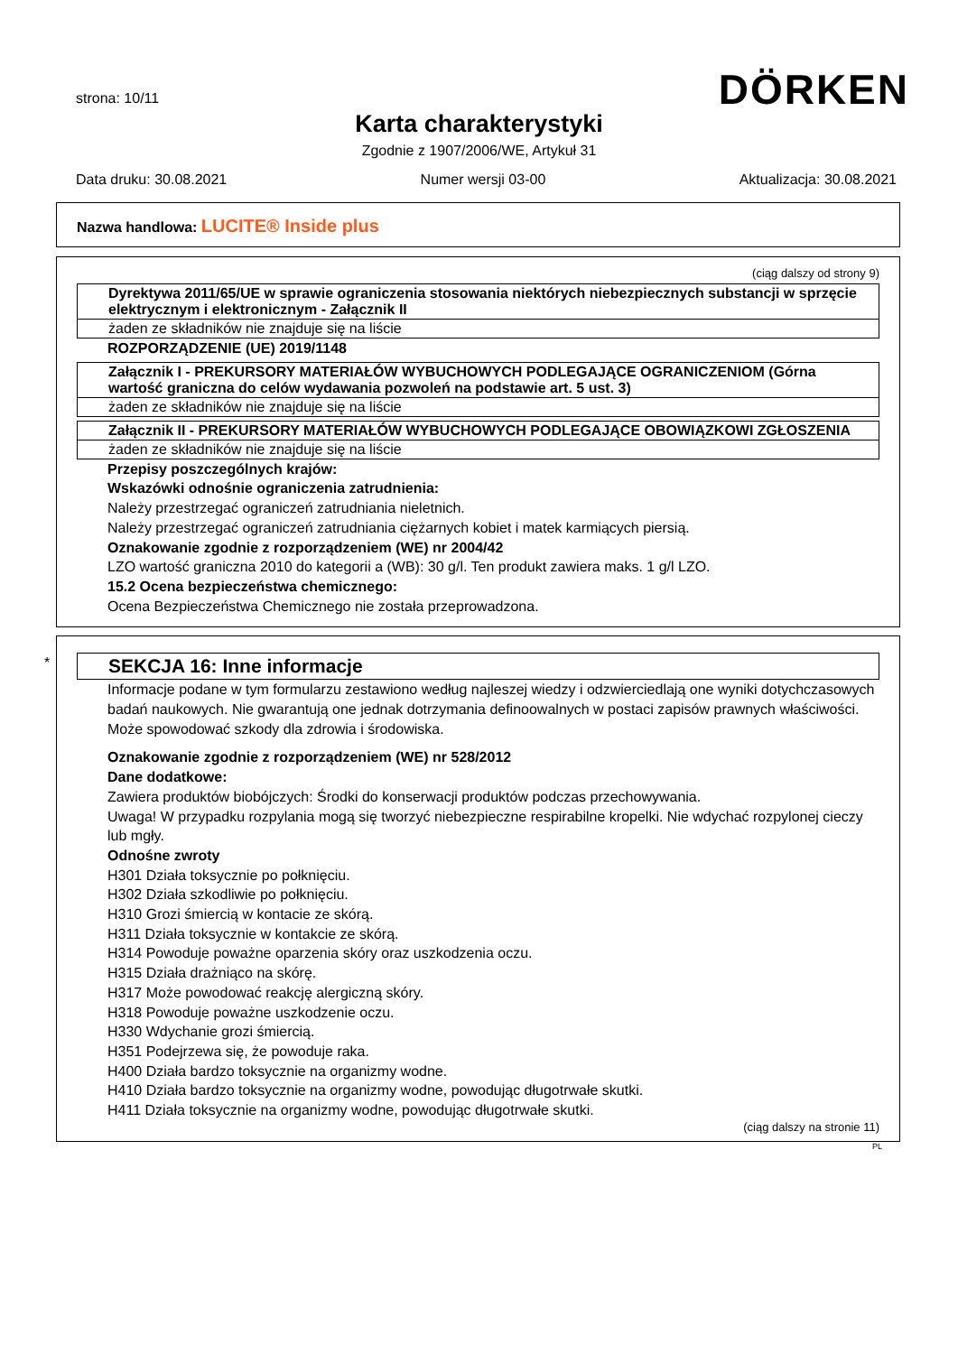strona: 10/11 DÖRKEN
Karta charakterystyki
Zgodnie z 1907/2006/WE, Artykuł 31
Data druku: 30.08.2021 Numer wersji 03-00 Aktualizacja: 30.08.2021
Nazwa handlowa: LUCITE® Inside plus
(ciąg dalszy od strony 9)
Dyrektywa 2011/65/UE w sprawie ograniczenia stosowania niektórych niebezpiecznych substancji w sprzęcie elektrycznym i elektronicznym - Załącznik II
żaden ze składników nie znajduje się na liście
ROZPORZĄDZENIE (UE) 2019/1148
Załącznik I - PREKURSORY MATERIAŁÓW WYBUCHOWYCH PODLEGAJĄCE OGRANICZENIOM (Górna wartość graniczna do celów wydawania pozwoleń na podstawie art. 5 ust. 3)
żaden ze składników nie znajduje się na liście
Załącznik II - PREKURSORY MATERIAŁÓW WYBUCHOWYCH PODLEGAJĄCE OBOWIĄZKOWI ZGŁOSZENIA
żaden ze składników nie znajduje się na liście
Przepisy poszczególnych krajów:
Wskazówki odnośnie ograniczenia zatrudnienia:
Należy przestrzegać ograniczeń zatrudniania nieletnich.
Należy przestrzegać ograniczeń zatrudniania ciężarnych kobiet i matek karmiących piersią.
Oznakowanie zgodnie z rozporządzeniem (WE) nr 2004/42
LZO wartość graniczna 2010 do kategorii a (WB): 30 g/l. Ten produkt zawiera maks. 1 g/l LZO.
15.2 Ocena bezpieczeństwa chemicznego:
Ocena Bezpieczeństwa Chemicznego nie została przeprowadzona.
*
SEKCJA 16: Inne informacje
Informacje podane w tym formularzu zestawiono według najleszej wiedzy i odzwierciedlają one wyniki dotychczasowych badań naukowych. Nie gwarantują one jednak dotrzymania definoowalnych w postaci zapisów prawnych właściwości.
Może spowodować szkody dla zdrowia i środowiska.
Oznakowanie zgodnie z rozporządzeniem (WE) nr 528/2012
Dane dodatkowe:
Zawiera produktów biobójczych: Środki do konserwacji produktów podczas przechowywania.
Uwaga! W przypadku rozpylania mogą się tworzyć niebezpieczne respirabilne kropelki. Nie wdychać rozpylonej cieczy lub mgły.
Odnośne zwroty
H301 Działa toksycznie po połknięciu.
H302 Działa szkodliwie po połknięciu.
H310 Grozi śmiercią w kontacie ze skórą.
H311 Działa toksycznie w kontakcie ze skórą.
H314 Powoduje poważne oparzenia skóry oraz uszkodzenia oczu.
H315 Działa drażniąco na skórę.
H317 Może powodować reakcję alergiczną skóry.
H318 Powoduje poważne uszkodzenie oczu.
H330 Wdychanie grozi śmiercią.
H351 Podejrzewa się, że powoduje raka.
H400 Działa bardzo toksycznie na organizmy wodne.
H410 Działa bardzo toksycznie na organizmy wodne, powodując długotrwałe skutki.
H411 Działa toksycznie na organizmy wodne, powodując długotrwałe skutki.
(ciąg dalszy na stronie 11)
PL